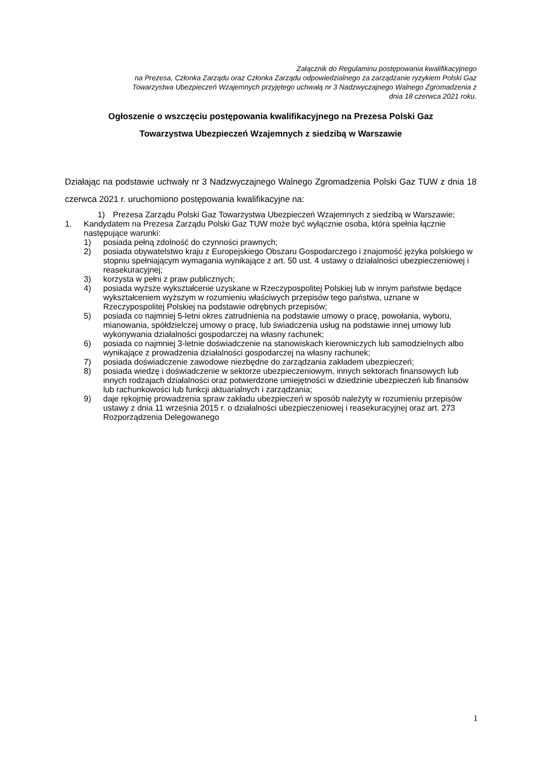Załącznik do Regulaminu postępowania kwalifikacyjnego
na Prezesa, Członka Zarządu oraz Członka Zarządu odpowiedzialnego za zarządzanie ryzykiem Polski Gaz
Towarzystwa Ubezpieczeń Wzajemnych przyjętego uchwałą nr 3 Nadzwyczajnego Walnego Zgromadzenia z
dnia 18 czerwca 2021 roku.
Ogłoszenie o wszczęciu postępowania kwalifikacyjnego na Prezesa Polski Gaz
Towarzystwa Ubezpieczeń Wzajemnych z siedzibą w Warszawie
Działając na podstawie uchwały nr 3 Nadzwyczajnego Walnego Zgromadzenia Polski Gaz TUW z dnia 18 czerwca 2021 r. uruchomiono postępowania kwalifikacyjne na:
1) Prezesa Zarządu Polski Gaz Towarzystwa Ubezpieczeń Wzajemnych z siedzibą w Warszawie;
1. Kandydatem na Prezesa Zarządu Polski Gaz TUW może być wyłącznie osoba, która spełnia łącznie następujące warunki:
1) posiada pełną zdolność do czynności prawnych;
2) posiada obywatelstwo kraju z Europejskiego Obszaru Gospodarczego i znajomość języka polskiego w stopniu spełniającym wymagania wynikające z art. 50 ust. 4 ustawy o działalności ubezpieczeniowej i reasekuracyjnej;
3) korzysta w pełni z praw publicznych;
4) posiada wyższe wykształcenie uzyskane w Rzeczypospolitej Polskiej lub w innym państwie będące wykształceniem wyższym w rozumieniu właściwych przepisów tego państwa, uznane w Rzeczypospolitej Polskiej na podstawie odrębnych przepisów;
5) posiada co najmniej 5-letni okres zatrudnienia na podstawie umowy o pracę, powołania, wyboru, mianowania, spółdzielczej umowy o pracę, lub świadczenia usług na podstawie innej umowy lub wykonywania działalności gospodarczej na własny rachunek;
6) posiada co najmniej 3-letnie doświadczenie na stanowiskach kierowniczych lub samodzielnych albo wynikające z prowadzenia działalności gospodarczej na własny rachunek;
7) posiada doświadczenie zawodowe niezbędne do zarządzania zakładem ubezpieczeń;
8) posiada wiedzę i doświadczenie w sektorze ubezpieczeniowym, innych sektorach finansowych lub innych rodzajach działalności oraz potwierdzone umiejętności w dziedzinie ubezpieczeń lub finansów lub rachunkowości lub funkcji aktuarialnych i zarządzania;
9) daje rękojmię prowadzenia spraw zakładu ubezpieczeń w sposób należyty w rozumieniu przepisów ustawy z dnia 11 września 2015 r. o działalności ubezpieczeniowej i reasekuracyjnej oraz art. 273 Rozporządzenia Delegowanego
1